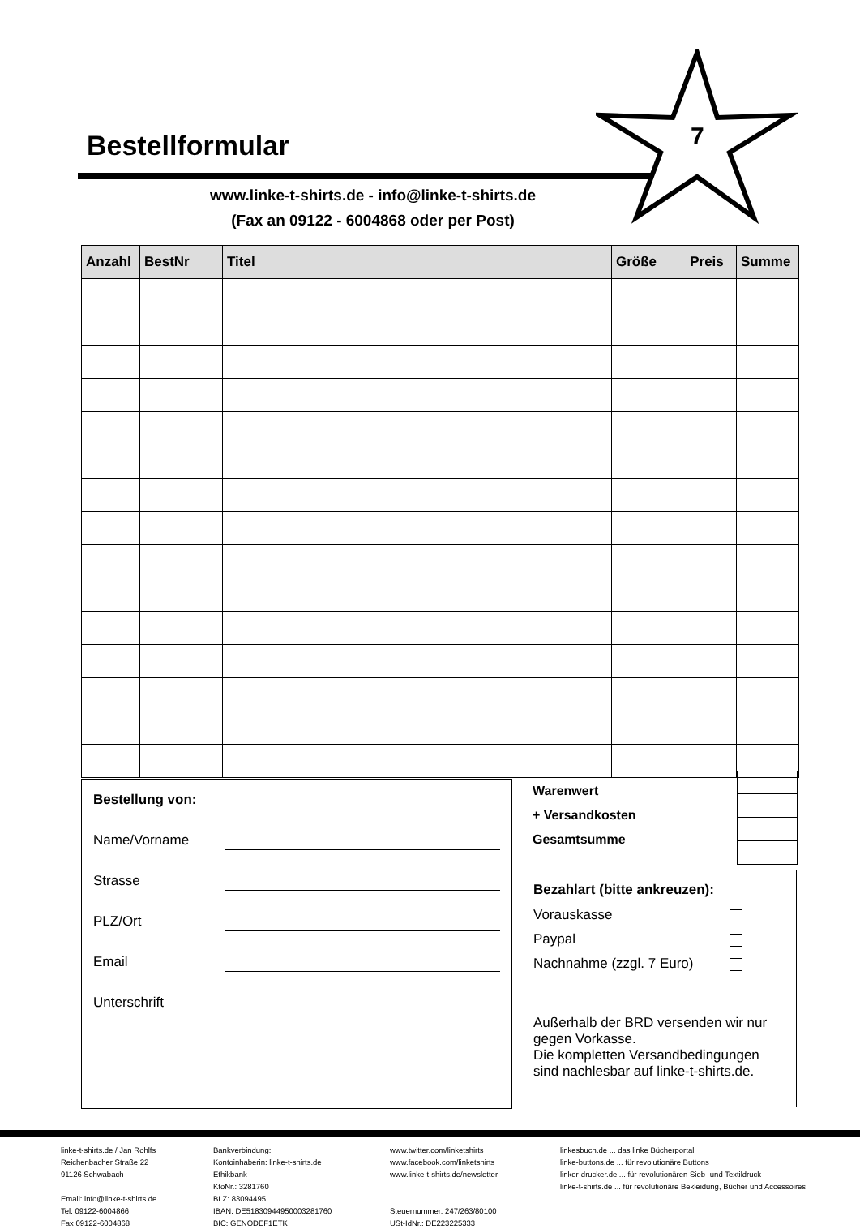Bestellformular
7
www.linke-t-shirts.de - info@linke-t-shirts.de
(Fax an 09122 - 6004868 oder per Post)
| Anzahl | BestNr | Titel | Größe | Preis | Summe |
| --- | --- | --- | --- | --- | --- |
Bestellung von:
Name/Vorname
Strasse
PLZ/Ort
Email
Unterschrift
Warenwert
+ Versandkosten
Gesamtsumme
Bezahlart (bitte ankreuzen):
Vorauskasse
Paypal
Nachnahme (zzgl. 7 Euro)
Außerhalb der BRD versenden wir nur gegen Vorkasse.
Die kompletten Versandbedingungen sind nachlesbar auf linke-t-shirts.de.
linke-t-shirts.de / Jan Rohlfs
Reichenbacher Straße 22
91126 Schwabach
Email: info@linke-t-shirts.de
Tel. 09122-6004866
Fax 09122-6004868
Bankverbindung:
Kontoinhaberin: linke-t-shirts.de
Ethikbank
KtoNr.: 3281760
BLZ: 83094495
IBAN: DE51830944950003281760
BIC: GENODEF1ETK
www.twitter.com/linketshirts
www.facebook.com/linketshirts
www.linke-t-shirts.de/newsletter
Steuernummer: 247/263/80100
USt-IdNr.: DE223225333
linkesbuch.de ... das linke Bücherportal
linke-buttons.de ... für revolutionäre Buttons
linker-drucker.de ... für revolutionären Sieb- und Textildruck
linke-t-shirts.de ... für revolutionäre Bekleidung, Bücher und Accessoires